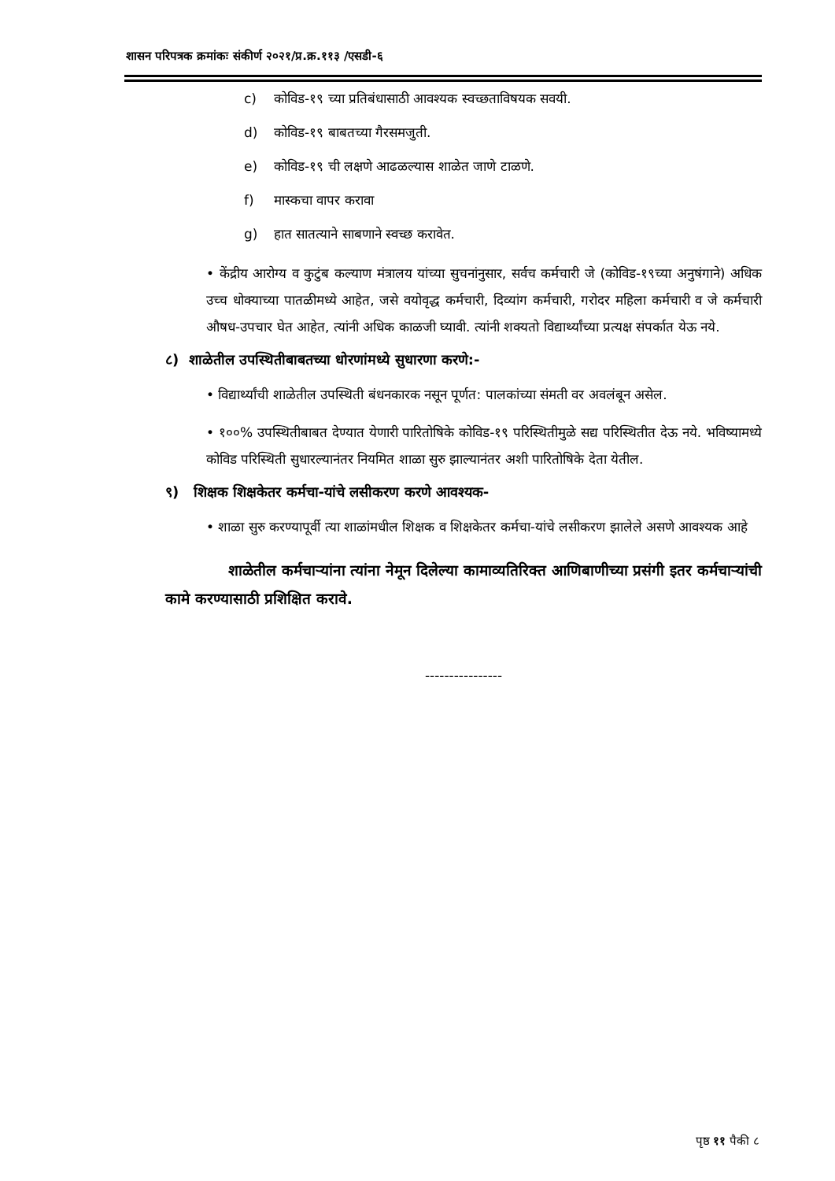शासन परिपत्रक क्रमांकः संकीर्ण २०२१/प्र.क्र.११३ /एसडी-६
c) कोविड-१९ च्या प्रतिबंधासाठी आवश्यक स्वच्छताविषयक सवयी.
d) कोविड-१९ बाबतच्या गैरसमजुती.
e) कोविड-१९ ची लक्षणे आढळल्यास शाळेत जाणे टाळणे.
f) मास्कचा वापर करावा
g) हात सातत्याने साबणाने स्वच्छ करावेत.
• केंद्रीय आरोग्य व कुटुंब कल्याण मंत्रालय यांच्या सुचनांनुसार, सर्वच कर्मचारी जे (कोविड-१९च्या अनुषंगाने) अधिक उच्च धोक्याच्या पातळीमध्ये आहेत, जसे वयोवृद्ध कर्मचारी, दिव्यांग कर्मचारी, गरोदर महिला कर्मचारी व जे कर्मचारी औषध-उपचार घेत आहेत, त्यांनी अधिक काळजी घ्यावी. त्यांनी शक्यतो विद्यार्थ्यांच्या प्रत्यक्ष संपर्कात येऊ नये.
८) शाळेतील उपस्थितीबाबतच्या धोरणांमध्ये सुधारणा करणे:-
• विद्यार्थ्यांची शाळेतील उपस्थिती बंधनकारक नसून पूर्णत: पालकांच्या संमती वर अवलंबून असेल.
• १००% उपस्थितीबाबत देण्यात येणारी पारितोषिके कोविड-१९ परिस्थितीमुळे सद्य परिस्थितीत देऊ नये. भविष्यामध्ये कोविड परिस्थिती सुधारल्यानंतर नियमित शाळा सुरु झाल्यानंतर अशी पारितोषिके देता येतील.
९) शिक्षक शिक्षकेतर कर्मचा-यांचे लसीकरण करणे आवश्यक-
• शाळा सुरु करण्यापूर्वी त्या शाळांमधील शिक्षक व शिक्षकेतर कर्मचा-यांचे लसीकरण झालेले असणे आवश्यक आहे
शाळेतील कर्मचाऱ्यांना त्यांना नेमून दिलेल्या कामाव्यतिरिक्त आणिबाणीच्या प्रसंगी इतर कर्मचाऱ्यांची कामे करण्यासाठी प्रशिक्षित करावे.
----------------
पृष्ठ ११ पैकी ८